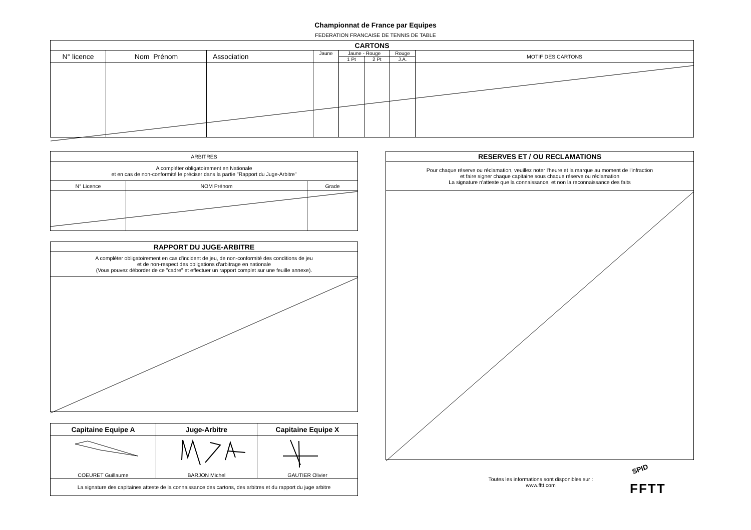Championnat de France par Equipes
FEDERATION FRANCAISE DE TENNIS DE TABLE
| CARTONS | | | | | | | |
| --- | --- | --- | --- | --- | --- | --- | --- |
| N° licence | Nom Prénom | Association | Jaune | Jaune - Rouge | | Rouge | MOTIF DES CARTONS |
| | | | | 1 Pt | 2 Pt | J.A. | |
| ARBITRES | | |
| A compléter obligatoirement en Nationale et en cas de non-conformité le préciser dans la partie "Rapport du Juge-Arbitre" | | |
| N° Licence | NOM Prénom | Grade |
| RAPPORT DU JUGE-ARBITRE |
| --- |
| A compléter obligatoirement en cas d'incident de jeu, de non-conformité des conditions de jeu et de non-respect des obligations d'arbitrage en nationale (Vous pouvez déborder de ce "cadre" et effectuer un rapport complet sur une feuille annexe). |
| Capitaine Equipe A | Juge-Arbitre | Capitaine Equipe X |
| --- | --- | --- |
| COEURET Guillaume | BARJON Michel | GAUTIER Olivier |
| La signature des capitaines atteste de la connaissance des cartons, des arbitres et du rapport du juge arbitre | | |
| RESERVES ET / OU RECLAMATIONS |
| --- |
| Pour chaque réserve ou réclamation, veuillez noter l'heure et la marque au moment de l'infraction et faire signer chaque capitaine sous chaque réserve ou réclamation La signature n'atteste que la connaissance, et non la reconnaissance des faits |
Toutes les informations sont disponibles sur :
www.fftt.com
SPID
FFTT